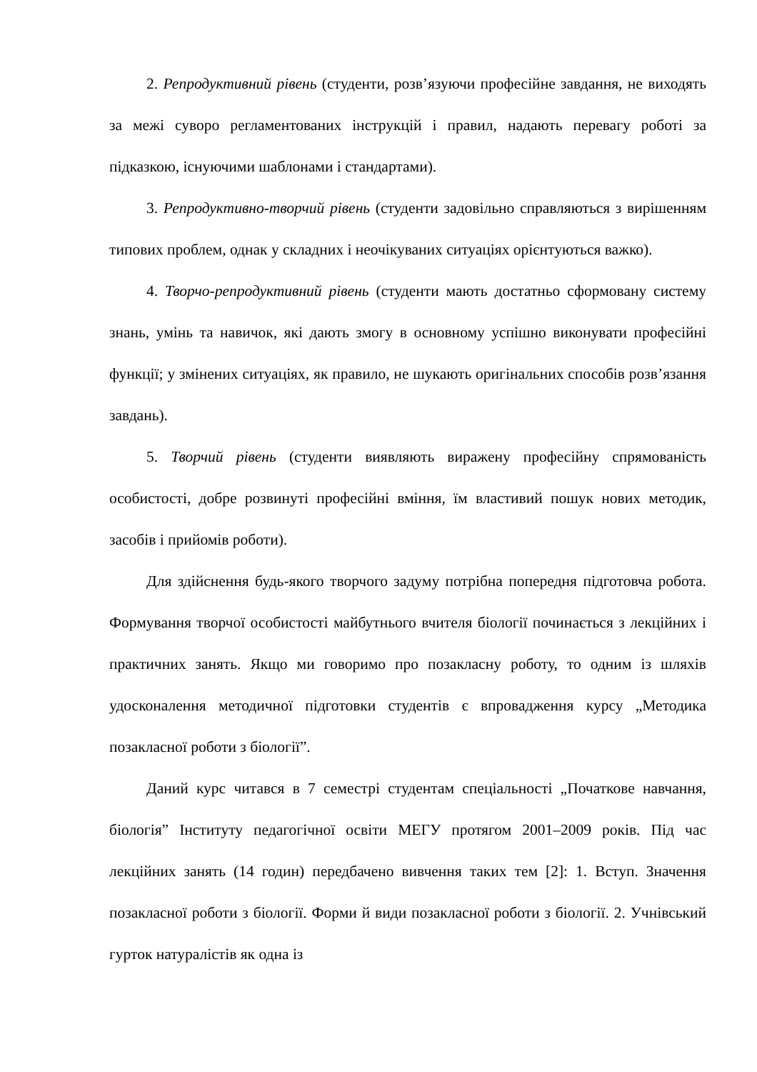2. Репродуктивний рівень (студенти, розв’язуючи професійне завдання, не виходять за межі суворо регламентованих інструкцій і правил, надають перевагу роботі за підказкою, існуючими шаблонами і стандартами).
3. Репродуктивно-творчий рівень (студенти задовільно справляються з вирішенням типових проблем, однак у складних і неочікуваних ситуаціях орієнтуються важко).
4. Творчо-репродуктивний рівень (студенти мають достатньо сформовану систему знань, умінь та навичок, які дають змогу в основному успішно виконувати професійні функції; у змінених ситуаціях, як правило, не шукають оригінальних способів розв’язання завдань).
5. Творчий рівень (студенти виявляють виражену професійну спрямованість особистості, добре розвинуті професійні вміння, їм властивий пошук нових методик, засобів і прийомів роботи).
Для здійснення будь-якого творчого задуму потрібна попередня підготовча робота. Формування творчої особистості майбутнього вчителя біології починається з лекційних і практичних занять. Якщо ми говоримо про позакласну роботу, то одним із шляхів удосконалення методичної підготовки студентів є впровадження курсу „Методика позакласної роботи з біології”.
Даний курс читався в 7 семестрі студентам спеціальності „Початкове навчання, біологія” Інституту педагогічної освіти МЕГУ протягом 2001–2009 років. Під час лекційних занять (14 годин) передбачено вивчення таких тем [2]: 1. Вступ. Значення позакласної роботи з біології. Форми й види позакласної роботи з біології. 2. Учнівський гурток натуралістів як одна із